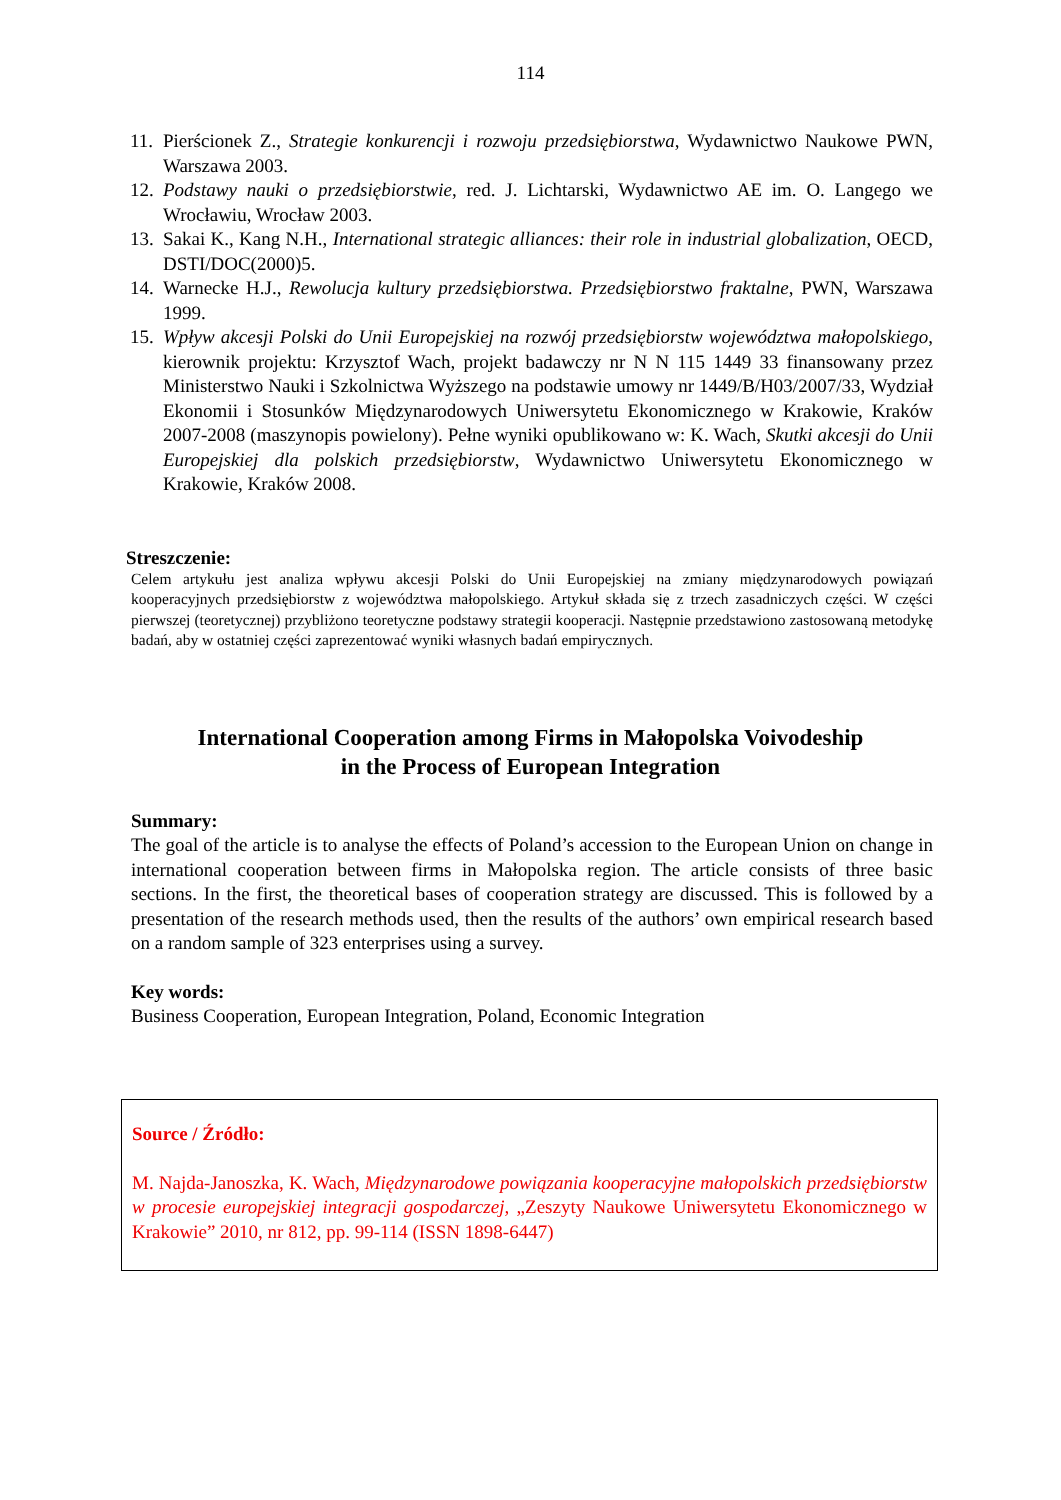114
11. Pierścionek Z., Strategie konkurencji i rozwoju przedsiębiorstwa, Wydawnictwo Naukowe PWN, Warszawa 2003.
12. Podstawy nauki o przedsiębiorstwie, red. J. Lichtarski, Wydawnictwo AE im. O. Langego we Wrocławiu, Wrocław 2003.
13. Sakai K., Kang N.H., International strategic alliances: their role in industrial globalization, OECD, DSTI/DOC(2000)5.
14. Warnecke H.J., Rewolucja kultury przedsiębiorstwa. Przedsiębiorstwo fraktalne, PWN, Warszawa 1999.
15. Wpływ akcesji Polski do Unii Europejskiej na rozwój przedsiębiorstw województwa małopolskiego, kierownik projektu: Krzysztof Wach, projekt badawczy nr N N 115 1449 33 finansowany przez Ministerstwo Nauki i Szkolnictwa Wyższego na podstawie umowy nr 1449/B/H03/2007/33, Wydział Ekonomii i Stosunków Międzynarodowych Uniwersytetu Ekonomicznego w Krakowie, Kraków 2007-2008 (maszynopis powielony). Pełne wyniki opublikowano w: K. Wach, Skutki akcesji do Unii Europejskiej dla polskich przedsiębiorstw, Wydawnictwo Uniwersytetu Ekonomicznego w Krakowie, Kraków 2008.
Streszczenie:
Celem artykułu jest analiza wpływu akcesji Polski do Unii Europejskiej na zmiany międzynarodowych powiązań kooperacyjnych przedsiębiorstw z województwa małopolskiego. Artykuł składa się z trzech zasadniczych części. W części pierwszej (teoretycznej) przybliżono teoretyczne podstawy strategii kooperacji. Następnie przedstawiono zastosowaną metodykę badań, aby w ostatniej części zaprezentować wyniki własnych badań empirycznych.
International Cooperation among Firms in Małopolska Voivodeship
in the Process of European Integration
Summary:
The goal of the article is to analyse the effects of Poland’s accession to the European Union on change in international cooperation between firms in Małopolska region. The article consists of three basic sections. In the first, the theoretical bases of cooperation strategy are discussed. This is followed by a presentation of the research methods used, then the results of the authors’ own empirical research based on a random sample of 323 enterprises using a survey.
Key words:
Business Cooperation, European Integration, Poland, Economic Integration
Source / Źródło:
M. Najda-Janoszka, K. Wach, Międzynarodowe powiązania kooperacyjne małopolskich przedsiębiorstw w procesie europejskiej integracji gospodarczej, „Zeszyty Naukowe Uniwersytetu Ekonomicznego w Krakowie” 2010, nr 812, pp. 99-114 (ISSN 1898-6447)